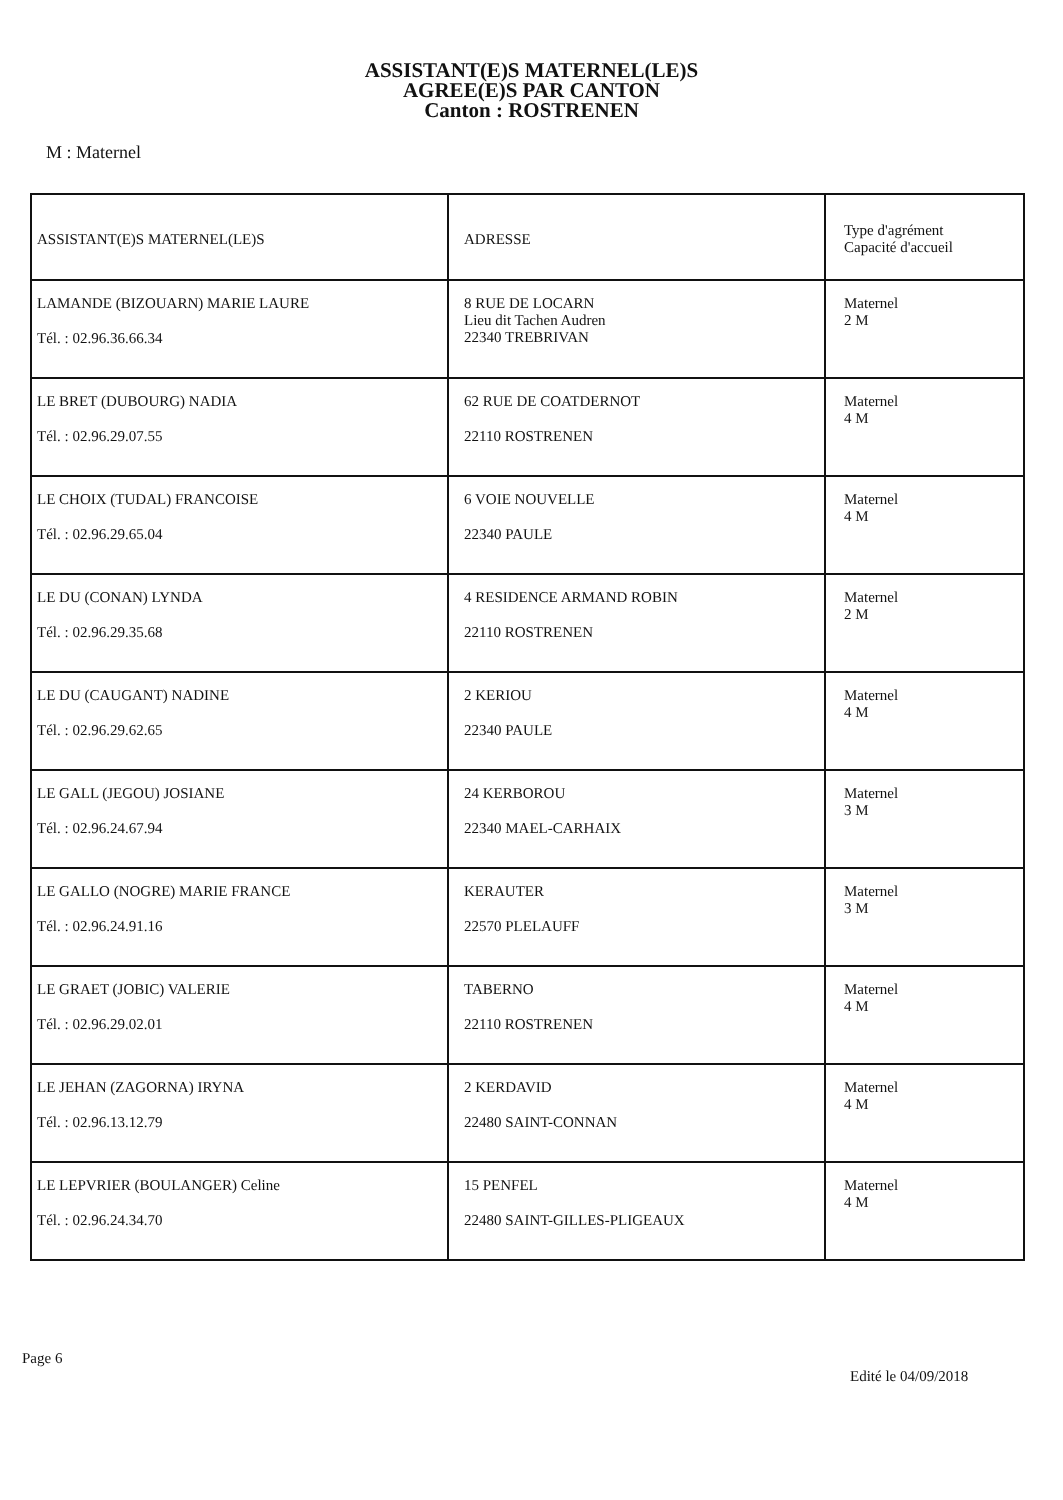ASSISTANT(E)S MATERNEL(LE)S
AGREE(E)S PAR CANTON
Canton : ROSTRENEN
M : Maternel
| ASSISTANT(E)S MATERNEL(LE)S | ADRESSE | Type d'agrément Capacité d'accueil |
| --- | --- | --- |
| LAMANDE (BIZOUARN) MARIE LAURE Tél. : 02.96.36.66.34 | 8 RUE DE LOCARN Lieu dit Tachen Audren 22340 TREBRIVAN | Maternel 2 M |
| LE BRET (DUBOURG) NADIA Tél. : 02.96.29.07.55 | 62 RUE DE COATDERNOT 22110 ROSTRENEN | Maternel 4 M |
| LE CHOIX (TUDAL) FRANCOISE Tél. : 02.96.29.65.04 | 6 VOIE NOUVELLE 22340 PAULE | Maternel 4 M |
| LE DU (CONAN) LYNDA Tél. : 02.96.29.35.68 | 4 RESIDENCE ARMAND ROBIN 22110 ROSTRENEN | Maternel 2 M |
| LE DU (CAUGANT) NADINE Tél. : 02.96.29.62.65 | 2 KERIOU 22340 PAULE | Maternel 4 M |
| LE GALL (JEGOU) JOSIANE Tél. : 02.96.24.67.94 | 24 KERBOROU 22340 MAEL-CARHAIX | Maternel 3 M |
| LE GALLO (NOGRE) MARIE FRANCE Tél. : 02.96.24.91.16 | KERAUTER 22570 PLELAUFF | Maternel 3 M |
| LE GRAET (JOBIC) VALERIE Tél. : 02.96.29.02.01 | TABERNO 22110 ROSTRENEN | Maternel 4 M |
| LE JEHAN (ZAGORNA) IRYNA Tél. : 02.96.13.12.79 | 2 KERDAVID 22480 SAINT-CONNAN | Maternel 4 M |
| LE LEPVRIER (BOULANGER) Celine Tél. : 02.96.24.34.70 | 15 PENFEL 22480 SAINT-GILLES-PLIGEAUX | Maternel 4 M |
Page 6
Edité le 04/09/2018